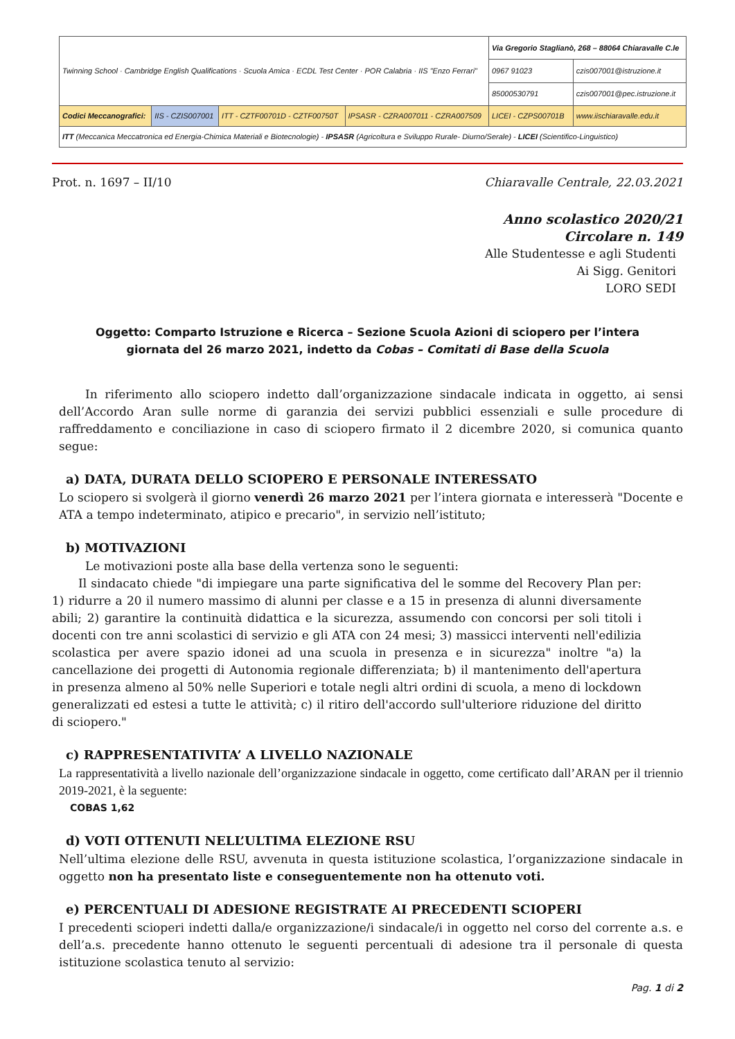| Twinning School · Cambridge English Qualifications · Scuola Amica · ECDL Test Center · POR Calabria · IIS "Enzo Ferrari" | | | | Via Gregorio Staglianò, 268 – 88064 Chiaravalle C.le | |
| | | | | 0967 91023 | czis007001@istruzione.it |
| | | | | 85000530791 | czis007001@pec.istruzione.it |
| Codici Meccanografici: | IIS - CZIS007001 | ITT - CZTF00701D - CZTF00750T | IPSASR - CZRA007011 - CZRA007509 | LICEI - CZPS00701B | www.iischiaravalle.edu.it |
| ITT (Meccanica Meccatronica ed Energia-Chimica Materiali e Biotecnologie) - IPSASR (Agricoltura e Sviluppo Rurale- Diurno/Serale) - LICEI (Scientifico-Linguistico) | | | | | |
Prot. n. 1697 – II/10 Chiaravalle Centrale, 22.03.2021
Anno scolastico 2020/21
Circolare n. 149
Alle Studentesse e agli Studenti
Ai Sigg. Genitori
LORO SEDI
Oggetto: Comparto Istruzione e Ricerca – Sezione Scuola Azioni di sciopero per l’intera
giornata del 26 marzo 2021, indetto da Cobas – Comitati di Base della Scuola
In riferimento allo sciopero indetto dall’organizzazione sindacale indicata in oggetto, ai sensi dell’Accordo Aran sulle norme di garanzia dei servizi pubblici essenziali e sulle procedure di raffreddamento e conciliazione in caso di sciopero firmato il 2 dicembre 2020, si comunica quanto segue:
a) DATA, DURATA DELLO SCIOPERO E PERSONALE INTERESSATO
Lo sciopero si svolgerà il giorno venerdì 26 marzo 2021 per l’intera giornata e interesserà "Docente e ATA a tempo indeterminato, atipico e precario", in servizio nell’istituto;
b) MOTIVAZIONI
Le motivazioni poste alla base della vertenza sono le seguenti:
Il sindacato chiede "di impiegare una parte significativa del le somme del Recovery Plan per: 1) ridurre a 20 il numero massimo di alunni per classe e a 15 in presenza di alunni diversamente abili; 2) garantire la continuità didattica e la sicurezza, assumendo con concorsi per soli titoli i docenti con tre anni scolastici di servizio e gli ATA con 24 mesi; 3) massicci interventi nell'edilizia scolastica per avere spazio idonei ad una scuola in presenza e in sicurezza" inoltre "a) la cancellazione dei progetti di Autonomia regionale differenziata; b) il mantenimento dell'apertura in presenza almeno al 50% nelle Superiori e totale negli altri ordini di scuola, a meno di lockdown generalizzati ed estesi a tutte le attività; c) il ritiro dell'accordo sull'ulteriore riduzione del diritto di sciopero."
c) RAPPRESENTATIVITA’ A LIVELLO NAZIONALE
La rappresentatività a livello nazionale dell’organizzazione sindacale in oggetto, come certificato dall’ARAN per il triennio 2019-2021, è la seguente:
COBAS 1,62
d) VOTI OTTENUTI NELL’ULTIMA ELEZIONE RSU
Nell’ultima elezione delle RSU, avvenuta in questa istituzione scolastica, l’organizzazione sindacale in oggetto non ha presentato liste e conseguentemente non ha ottenuto voti.
e) PERCENTUALI DI ADESIONE REGISTRATE AI PRECEDENTI SCIOPERI
I precedenti scioperi indetti dalla/e organizzazione/i sindacale/i in oggetto nel corso del corrente a.s. e dell’a.s. precedente hanno ottenuto le seguenti percentuali di adesione tra il personale di questa istituzione scolastica tenuto al servizio:
Pag. 1 di 2